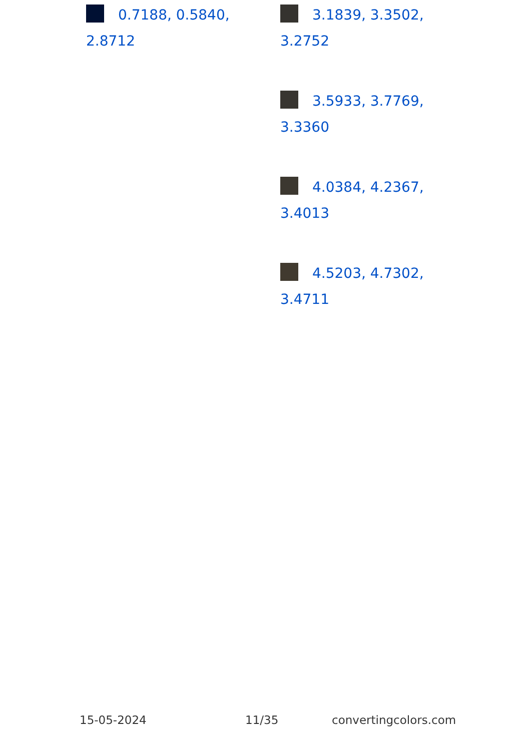0.7188, 0.5840, 2.8712
3.1839, 3.3502, 3.2752
3.5933, 3.7769, 3.3360
4.0384, 4.2367, 3.4013
4.5203, 4.7302, 3.4711
15-05-2024 11/35 convertingcolors.com